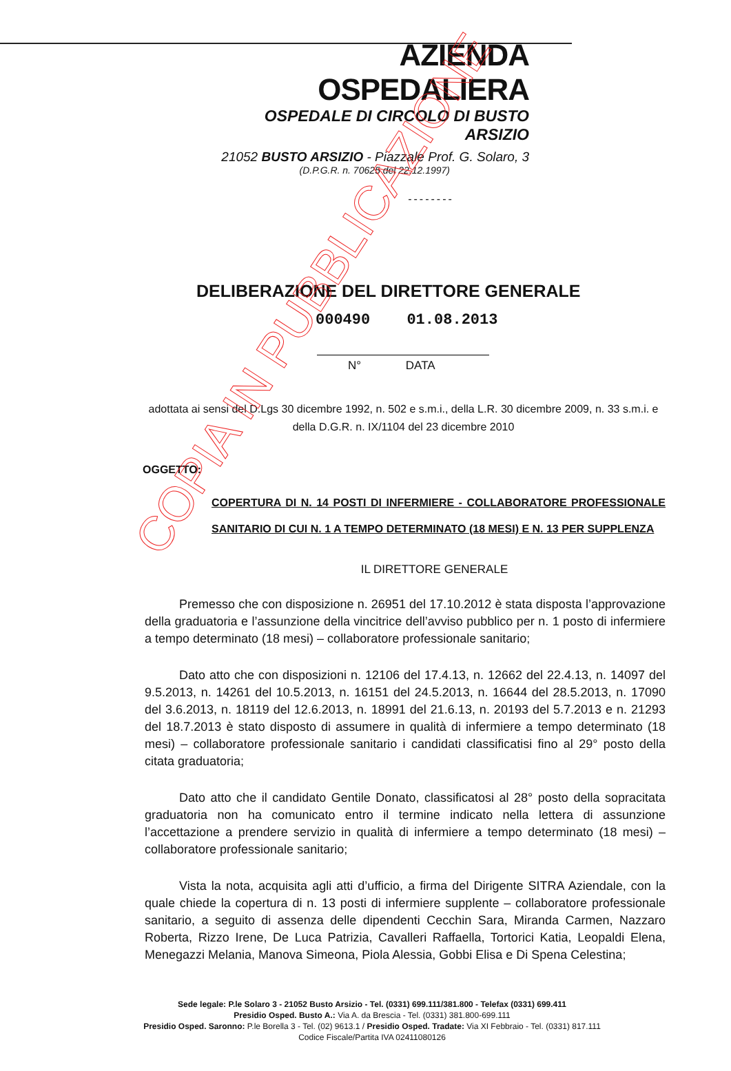AZIENDA OSPEDALIERA
OSPEDALE DI CIRCOLO DI BUSTO ARSIZIO
21052 BUSTO ARSIZIO - Piazzale Prof. G. Solaro, 3
(D.P.G.R. n. 70625 del 22.12.1997)
--------
DELIBERAZIONE DEL DIRETTORE GENERALE
000490 01.08.2013
N° DATA
adottata ai sensi del D.Lgs 30 dicembre 1992, n. 502 e s.m.i., della L.R. 30 dicembre 2009, n. 33 s.m.i. e della D.G.R. n. IX/1104 del 23 dicembre 2010
OGGETTO:
COPERTURA DI N. 14 POSTI DI INFERMIERE - COLLABORATORE PROFESSIONALE SANITARIO DI CUI N. 1 A TEMPO DETERMINATO (18 MESI) E N. 13 PER SUPPLENZA
IL DIRETTORE GENERALE
Premesso che con disposizione n. 26951 del 17.10.2012 è stata disposta l’approvazione della graduatoria e l’assunzione della vincitrice dell’avviso pubblico per n. 1 posto di infermiere a tempo determinato (18 mesi) – collaboratore professionale sanitario;
Dato atto che con disposizioni n. 12106 del 17.4.13, n. 12662 del 22.4.13, n. 14097 del 9.5.2013, n. 14261 del 10.5.2013, n. 16151 del 24.5.2013, n. 16644 del 28.5.2013, n. 17090 del 3.6.2013, n. 18119 del 12.6.2013, n. 18991 del 21.6.13, n. 20193 del 5.7.2013 e n. 21293 del 18.7.2013 è stato disposto di assumere in qualità di infermiere a tempo determinato (18 mesi) – collaboratore professionale sanitario i candidati classificatisi fino al 29° posto della citata graduatoria;
Dato atto che il candidato Gentile Donato, classificatosi al 28° posto della sopracitata graduatoria non ha comunicato entro il termine indicato nella lettera di assunzione l’accettazione a prendere servizio in qualità di infermiere a tempo determinato (18 mesi) – collaboratore professionale sanitario;
Vista la nota, acquisita agli atti d’ufficio, a firma del Dirigente SITRA Aziendale, con la quale chiede la copertura di n. 13 posti di infermiere supplente – collaboratore professionale sanitario, a seguito di assenza delle dipendenti Cecchin Sara, Miranda Carmen, Nazzaro Roberta, Rizzo Irene, De Luca Patrizia, Cavalleri Raffaella, Tortorici Katia, Leopaldi Elena, Menegazzi Melania, Manova Simeona, Piola Alessia, Gobbi Elisa e Di Spena Celestina;
Sede legale: P.le Solaro 3 - 21052 Busto Arsizio - Tel. (0331) 699.111/381.800 - Telefax (0331) 699.411
Presidio Osped. Busto A.: Via A. da Brescia - Tel. (0331) 381.800-699.111
Presidio Osped. Saronno: P.le Borella 3 - Tel. (02) 9613.1 / Presidio Osped. Tradate: Via XI Febbraio - Tel. (0331) 817.111
Codice Fiscale/Partita IVA 02411080126
COPIA IN PUBBLICAZIONE